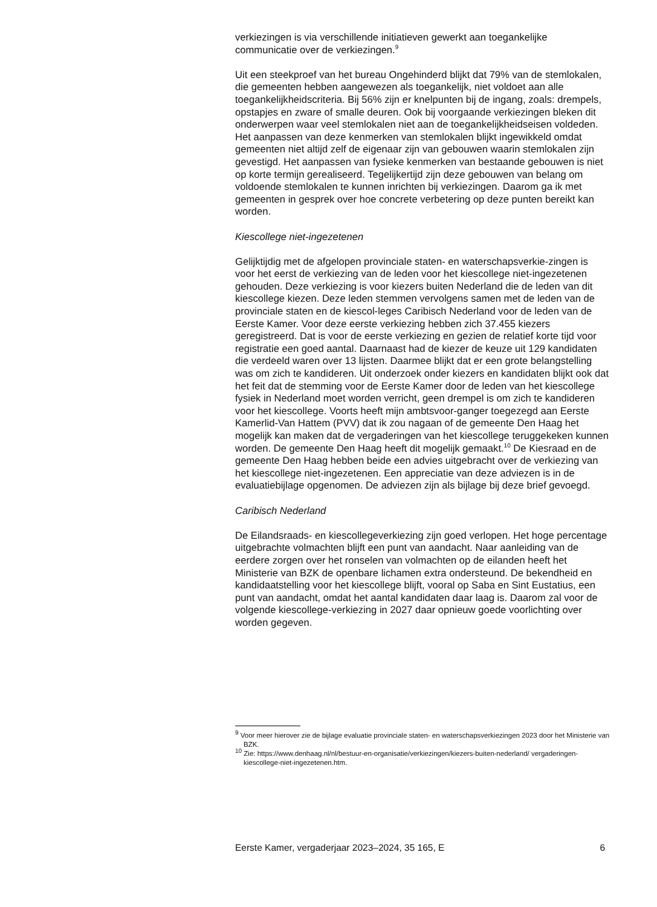verkiezingen is via verschillende initiatieven gewerkt aan toegankelijke communicatie over de verkiezingen.<sup>9</sup>
Uit een steekproef van het bureau Ongehinderd blijkt dat 79% van de stemlokalen, die gemeenten hebben aangewezen als toegankelijk, niet voldoet aan alle toegankelijkheidscriteria. Bij 56% zijn er knelpunten bij de ingang, zoals: drempels, opstapjes en zware of smalle deuren. Ook bij voorgaande verkiezingen bleken dit onderwerpen waar veel stemlokalen niet aan de toegankelijkheidseisen voldeden. Het aanpassen van deze kenmerken van stemlokalen blijkt ingewikkeld omdat gemeenten niet altijd zelf de eigenaar zijn van gebouwen waarin stemlokalen zijn gevestigd. Het aanpassen van fysieke kenmerken van bestaande gebouwen is niet op korte termijn gerealiseerd. Tegelijkertijd zijn deze gebouwen van belang om voldoende stemlokalen te kunnen inrichten bij verkiezingen. Daarom ga ik met gemeenten in gesprek over hoe concrete verbetering op deze punten bereikt kan worden.
Kiescollege niet-ingezetenen
Gelijktijdig met de afgelopen provinciale staten- en waterschapsverkie-zingen is voor het eerst de verkiezing van de leden voor het kiescollege niet-ingezetenen gehouden. Deze verkiezing is voor kiezers buiten Nederland die de leden van dit kiescollege kiezen. Deze leden stemmen vervolgens samen met de leden van de provinciale staten en de kiescol-leges Caribisch Nederland voor de leden van de Eerste Kamer. Voor deze eerste verkiezing hebben zich 37.455 kiezers geregistreerd. Dat is voor de eerste verkiezing en gezien de relatief korte tijd voor registratie een goed aantal. Daarnaast had de kiezer de keuze uit 129 kandidaten die verdeeld waren over 13 lijsten. Daarmee blijkt dat er een grote belangstelling was om zich te kandideren. Uit onderzoek onder kiezers en kandidaten blijkt ook dat het feit dat de stemming voor de Eerste Kamer door de leden van het kiescollege fysiek in Nederland moet worden verricht, geen drempel is om zich te kandideren voor het kiescollege. Voorts heeft mijn ambtsvoor-ganger toegezegd aan Eerste Kamerlid-Van Hattem (PVV) dat ik zou nagaan of de gemeente Den Haag het mogelijk kan maken dat de vergaderingen van het kiescollege teruggekeken kunnen worden. De gemeente Den Haag heeft dit mogelijk gemaakt.<sup>10</sup> De Kiesraad en de gemeente Den Haag hebben beide een advies uitgebracht over de verkiezing van het kiescollege niet-ingezetenen. Een appreciatie van deze adviezen is in de evaluatiebijlage opgenomen. De adviezen zijn als bijlage bij deze brief gevoegd.
Caribisch Nederland
De Eilandsraads- en kiescollegeverkiezing zijn goed verlopen. Het hoge percentage uitgebrachte volmachten blijft een punt van aandacht. Naar aanleiding van de eerdere zorgen over het ronselen van volmachten op de eilanden heeft het Ministerie van BZK de openbare lichamen extra ondersteund. De bekendheid en kandidaatstelling voor het kiescollege blijft, vooral op Saba en Sint Eustatius, een punt van aandacht, omdat het aantal kandidaten daar laag is. Daarom zal voor de volgende kiescollege-verkiezing in 2027 daar opnieuw goede voorlichting over worden gegeven.
<sup>9</sup> Voor meer hierover zie de bijlage evaluatie provinciale staten- en waterschapsverkiezingen 2023 door het Ministerie van BZK.
<sup>10</sup> Zie: https://www.denhaag.nl/nl/bestuur-en-organisatie/verkiezingen/kiezers-buiten-nederland/ vergaderingen-kiescollege-niet-ingezetenen.htm.
Eerste Kamer, vergaderjaar 2023–2024, 35 165, E 6